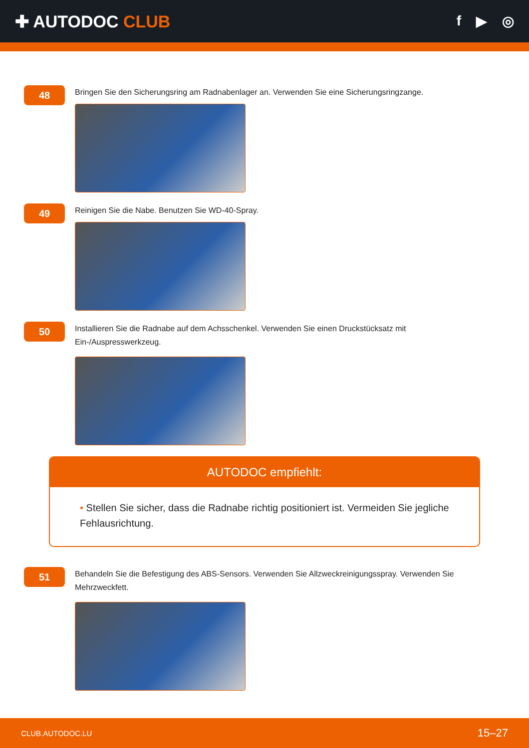✚ AUTODOC CLUB
f ▶ ◎
48
Bringen Sie den Sicherungsring am Radnabenlager an. Verwenden Sie eine Sicherungsringzange.
49
Reinigen Sie die Nabe. Benutzen Sie WD-40-Spray.
50
Installieren Sie die Radnabe auf dem Achsschenkel. Verwenden Sie einen Druckstücksatz mit Ein-/Auspresswerkzeug.
AUTODOC empfiehlt:
• Stellen Sie sicher, dass die Radnabe richtig positioniert ist. Vermeiden Sie jegliche Fehlausrichtung.
51
Behandeln Sie die Befestigung des ABS-Sensors. Verwenden Sie Allzweckreinigungsspray. Verwenden Sie Mehrzweckfett.
CLUB.AUTODOC.LU 15–27